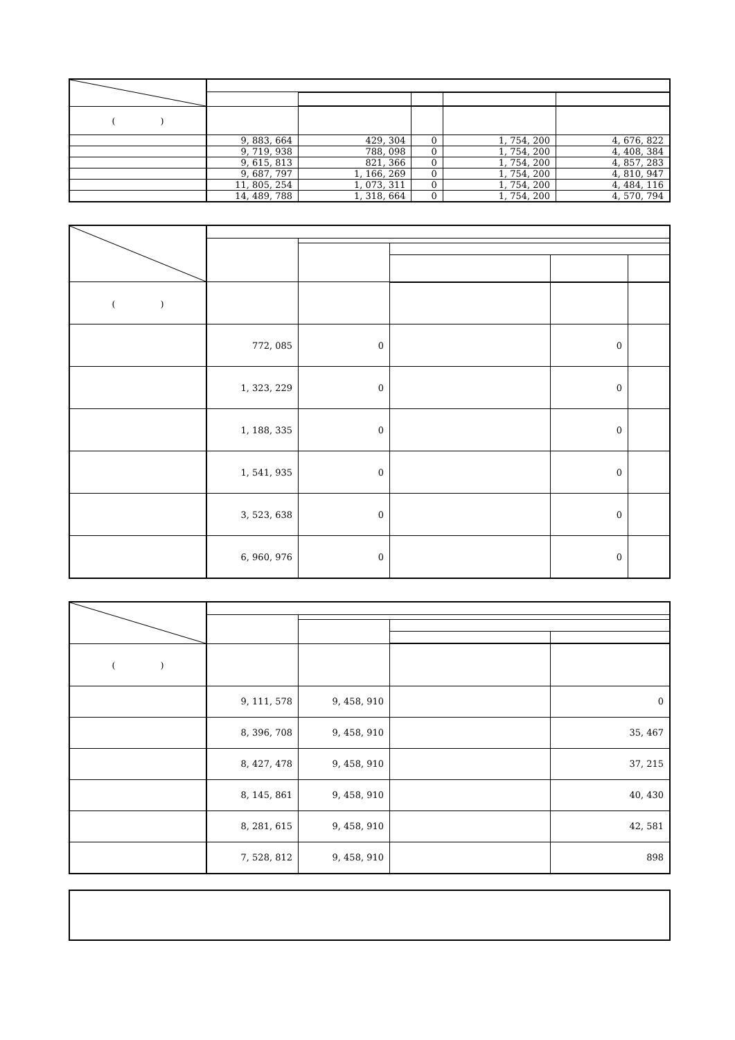| ( ) | | | | | |
| | 9, 883, 664 | 429, 304 | 0 | 1, 754, 200 | 4, 676, 822 |
| | 9, 719, 938 | 788, 098 | 0 | 1, 754, 200 | 4, 408, 384 |
| | 9, 615, 813 | 821, 366 | 0 | 1, 754, 200 | 4, 857, 283 |
| | 9, 687, 797 | 1, 166, 269 | 0 | 1, 754, 200 | 4, 810, 947 |
| | 11, 805, 254 | 1, 073, 311 | 0 | 1, 754, 200 | 4, 484, 116 |
| | 14, 489, 788 | 1, 318, 664 | 0 | 1, 754, 200 | 4, 570, 794 |
| ( ) | | | | | |
| | 772, 085 | 0 | | 0 | |
| | 1, 323, 229 | 0 | | 0 | |
| | 1, 188, 335 | 0 | | 0 | |
| | 1, 541, 935 | 0 | | 0 | |
| | 3, 523, 638 | 0 | | 0 | |
| | 6, 960, 976 | 0 | | 0 | |
| ( ) | | | | |
| | 9, 111, 578 | 9, 458, 910 | | 0 |
| | 8, 396, 708 | 9, 458, 910 | | 35, 467 |
| | 8, 427, 478 | 9, 458, 910 | | 37, 215 |
| | 8, 145, 861 | 9, 458, 910 | | 40, 430 |
| | 8, 281, 615 | 9, 458, 910 | | 42, 581 |
| | 7, 528, 812 | 9, 458, 910 | | 898 |